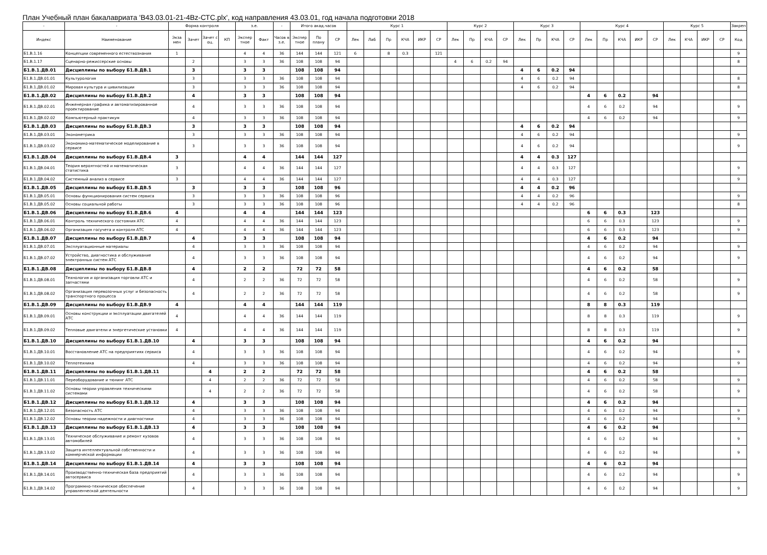План Учебный план бакалавриата 'B43.03.01-21-4Bz-СТС.plx', код направления 43.03.01, год начала подготовки 2018
| - | - | Форма контроля | | | | з.е. | | - | Итого акад.часов | | | Курс 1 | | | | | | Курс 2 | | | | Курс 3 | | | | Курс 4 | | | | | Курс 5 | | | | Закреп |
| --- | --- | --- | --- | --- | --- | --- | --- | --- | --- | --- | --- | --- | --- | --- | --- | --- | --- | --- | --- | --- | --- | --- | --- | --- | --- | --- | --- | --- | --- | --- | --- | --- | --- | --- | --- |
| Индекс | Наименование | Экза мен | Зачет | Зачет с оц. | КП | Экспер тное | Факт | Часов в з.е. | Экспер тное | По плану | СР | Лек | Лаб | Пр | КЧА | ИКР | СР | Лек | Пр | КЧА | СР | Лек | Пр | КЧА | СР | Лек | Пр | КЧА | ИКР | СР | Лек | КЧА | ИКР | СР | Код |
| Б1.В.1.16 | Концепции современного естествознания | 1 | | | | 4 | 4 | 36 | 144 | 144 | 121 | 6 | | 8 | 0.3 | | 121 | | | | | | | | | | | | | | | | | | 9 |
| Б1.В.1.17 | Сценарно-режиссерские основы | | 2 | | | 3 | 3 | 36 | 108 | 108 | 94 | | | | | | | 4 | 6 | 0.2 | 94 | | | | | | | | | | | | | | 8 |
| Б1.В.1.ДВ.01 | Дисциплины по выбору Б1.В.ДВ.1 | | 3 | | | 3 | 3 | | 108 | 108 | 94 | | | | | | | | | | | 4 | 6 | 0.2 | 94 | | | | | | | | | | |
| Б1.В.1.ДВ.01.01 | Культурология | | 3 | | | 3 | 3 | 36 | 108 | 108 | 94 | | | | | | | | | | | 4 | 6 | 0.2 | 94 | | | | | | | | | | 8 |
| Б1.В.1.ДВ.01.02 | Мировая культура и цивилизации | | 3 | | | 3 | 3 | 36 | 108 | 108 | 94 | | | | | | | | | | | 4 | 6 | 0.2 | 94 | | | | | | | | | | 8 |
| Б1.В.1.ДВ.02 | Дисциплины по выбору Б1.В.ДВ.2 | | 4 | | | 3 | 3 | | 108 | 108 | 94 | | | | | | | | | | | | | | | 4 | 6 | 0.2 | | 94 | | | | | |
| Б1.В.1.ДВ.02.01 | Инженерная графика и автоматизированное проектирование | | 4 | | | 3 | 3 | 36 | 108 | 108 | 94 | | | | | | | | | | | | | | | 4 | 6 | 0.2 | | 94 | | | | | 9 |
| Б1.В.1.ДВ.02.02 | Компьютерный практикум | | 4 | | | 3 | 3 | 36 | 108 | 108 | 94 | | | | | | | | | | | | | | | 4 | 6 | 0.2 | | 94 | | | | | 9 |
| Б1.В.1.ДВ.03 | Дисциплины по выбору Б1.В.ДВ.3 | | 3 | | | 3 | 3 | | 108 | 108 | 94 | | | | | | | | | | | 4 | 6 | 0.2 | 94 | | | | | | | | | | |
| Б1.В.1.ДВ.03.01 | Эконометрика | | 3 | | | 3 | 3 | 36 | 108 | 108 | 94 | | | | | | | | | | | 4 | 6 | 0.2 | 94 | | | | | | | | | | 9 |
| Б1.В.1.ДВ.03.02 | Экономико-математическое моделирование в сервисе | | 3 | | | 3 | 3 | 36 | 108 | 108 | 94 | | | | | | | | | | | 4 | 6 | 0.2 | 94 | | | | | | | | | | 9 |
| Б1.В.1.ДВ.04 | Дисциплины по выбору Б1.В.ДВ.4 | 3 | | | | 4 | 4 | | 144 | 144 | 127 | | | | | | | | | | | 4 | 4 | 0.3 | 127 | | | | | | | | | | |
| Б1.В.1.ДВ.04.01 | Теория вероятностей и математическая статистика | 3 | | | | 4 | 4 | 36 | 144 | 144 | 127 | | | | | | | | | | | 4 | 4 | 0.3 | 127 | | | | | | | | | | 9 |
| Б1.В.1.ДВ.04.02 | Системный анализ в сервисе | 3 | | | | 4 | 4 | 36 | 144 | 144 | 127 | | | | | | | | | | | 4 | 4 | 0.3 | 127 | | | | | | | | | | 9 |
| Б1.В.1.ДВ.05 | Дисциплины по выбору Б1.В.ДВ.5 | | 3 | | | 3 | 3 | | 108 | 108 | 96 | | | | | | | | | | | 4 | 4 | 0.2 | 96 | | | | | | | | | | |
| Б1.В.1.ДВ.05.01 | Основы функционирования систем сервиса | | 3 | | | 3 | 3 | 36 | 108 | 108 | 96 | | | | | | | | | | | 4 | 4 | 0.2 | 96 | | | | | | | | | | 9 |
| Б1.В.1.ДВ.05.02 | Основы социальной работы | | 3 | | | 3 | 3 | 36 | 108 | 108 | 96 | | | | | | | | | | | 4 | 4 | 0.2 | 96 | | | | | | | | | | 8 |
| Б1.В.1.ДВ.06 | Дисциплины по выбору Б1.В.ДВ.6 | 4 | | | | 4 | 4 | | 144 | 144 | 123 | | | | | | | | | | | | | | | 6 | 6 | 0.3 | | 123 | | | | | |
| Б1.В.1.ДВ.06.01 | Контроль технического состояния АТС | 4 | | | | 4 | 4 | 36 | 144 | 144 | 123 | | | | | | | | | | | | | | | 6 | 6 | 0.3 | | 123 | | | | | 9 |
| Б1.В.1.ДВ.06.02 | Организация госучета и контроля АТС | 4 | | | | 4 | 4 | 36 | 144 | 144 | 123 | | | | | | | | | | | | | | | 6 | 6 | 0.3 | | 123 | | | | | 9 |
| Б1.В.1.ДВ.07 | Дисциплины по выбору Б1.В.ДВ.7 | | 4 | | | 3 | 3 | | 108 | 108 | 94 | | | | | | | | | | | | | | | 4 | 6 | 0.2 | | 94 | | | | | |
| Б1.В.1.ДВ.07.01 | Эксплуатационные материалы | | 4 | | | 3 | 3 | 36 | 108 | 108 | 94 | | | | | | | | | | | | | | | 4 | 6 | 0.2 | | 94 | | | | | 9 |
| Б1.В.1.ДВ.07.02 | Устройство, диагностика и обслуживание электронных систем АТС | | 4 | | | 3 | 3 | 36 | 108 | 108 | 94 | | | | | | | | | | | | | | | 4 | 6 | 0.2 | | 94 | | | | | 9 |
| Б1.В.1.ДВ.08 | Дисциплины по выбору Б1.В.ДВ.8 | | 4 | | | 2 | 2 | | 72 | 72 | 58 | | | | | | | | | | | | | | | 4 | 6 | 0.2 | | 58 | | | | | |
| Б1.В.1.ДВ.08.01 | Технология и организация торговли АТС и запчастями | | 4 | | | 2 | 2 | 36 | 72 | 72 | 58 | | | | | | | | | | | | | | | 4 | 6 | 0.2 | | 58 | | | | | 9 |
| Б1.В.1.ДВ.08.02 | Организация перевозочных услуг и безопасность транспортного процесса | | 4 | | | 2 | 2 | 36 | 72 | 72 | 58 | | | | | | | | | | | | | | | 4 | 6 | 0.2 | | 58 | | | | | 9 |
| Б1.В.1.ДВ.09 | Дисциплины по выбору Б1.В.ДВ.9 | 4 | | | | 4 | 4 | | 144 | 144 | 119 | | | | | | | | | | | | | | | 8 | 8 | 0.3 | | 119 | | | | | |
| Б1.В.1.ДВ.09.01 | Основы конструкции и эксплуатации двигателей АТС | 4 | | | | 4 | 4 | 36 | 144 | 144 | 119 | | | | | | | | | | | | | | | 8 | 8 | 0.3 | | 119 | | | | | 9 |
| Б1.В.1.ДВ.09.02 | Тепловые двигатели и энергетические установки | 4 | | | | 4 | 4 | 36 | 144 | 144 | 119 | | | | | | | | | | | | | | | 8 | 8 | 0.3 | | 119 | | | | | 9 |
| Б1.В.1.ДВ.10 | Дисциплины по выбору Б1.В.1.ДВ.10 | | 4 | | | 3 | 3 | | 108 | 108 | 94 | | | | | | | | | | | | | | | 4 | 6 | 0.2 | | 94 | | | | | |
| Б1.В.1.ДВ.10.01 | Восстановление АТС на предприятиях сервиса | | 4 | | | 3 | 3 | 36 | 108 | 108 | 94 | | | | | | | | | | | | | | | 4 | 6 | 0.2 | | 94 | | | | | 9 |
| Б1.В.1.ДВ.10.02 | Теплотехника | | 4 | | | 3 | 3 | 36 | 108 | 108 | 94 | | | | | | | | | | | | | | | 4 | 6 | 0.2 | | 94 | | | | | 9 |
| Б1.В.1.ДВ.11 | Дисциплины по выбору Б1.В.1.ДВ.11 | | | 4 | | 2 | 2 | | 72 | 72 | 58 | | | | | | | | | | | | | | | 4 | 6 | 0.2 | | 58 | | | | | |
| Б1.В.1.ДВ.11.01 | Переоборудование и тюнинг АТС | | | 4 | | 2 | 2 | 36 | 72 | 72 | 58 | | | | | | | | | | | | | | | 4 | 6 | 0.2 | | 58 | | | | | 9 |
| Б1.В.1.ДВ.11.02 | Основы теории управления техническими системами | | | 4 | | 2 | 2 | 36 | 72 | 72 | 58 | | | | | | | | | | | | | | | 4 | 6 | 0.2 | | 58 | | | | | 9 |
| Б1.В.1.ДВ.12 | Дисциплины по выбору Б1.В.1.ДВ.12 | | 4 | | | 3 | 3 | | 108 | 108 | 94 | | | | | | | | | | | | | | | 4 | 6 | 0.2 | | 94 | | | | | |
| Б1.В.1.ДВ.12.01 | Безопасность АТС | | 4 | | | 3 | 3 | 36 | 108 | 108 | 94 | | | | | | | | | | | | | | | 4 | 6 | 0.2 | | 94 | | | | | 9 |
| Б1.В.1.ДВ.12.02 | Основы теории надежности и диагностики | | 4 | | | 3 | 3 | 36 | 108 | 108 | 94 | | | | | | | | | | | | | | | 4 | 6 | 0.2 | | 94 | | | | | 9 |
| Б1.В.1.ДВ.13 | Дисциплины по выбору Б1.В.1.ДВ.13 | | 4 | | | 3 | 3 | | 108 | 108 | 94 | | | | | | | | | | | | | | | 4 | 6 | 0.2 | | 94 | | | | | |
| Б1.В.1.ДВ.13.01 | Техническое обслуживание и ремонт кузовов автомобилей | | 4 | | | 3 | 3 | 36 | 108 | 108 | 94 | | | | | | | | | | | | | | | 4 | 6 | 0.2 | | 94 | | | | | 9 |
| Б1.В.1.ДВ.13.02 | Защита интеллектуальной собственности и коммерческой информации | | 4 | | | 3 | 3 | 36 | 108 | 108 | 94 | | | | | | | | | | | | | | | 4 | 6 | 0.2 | | 94 | | | | | 9 |
| Б1.В.1.ДВ.14 | Дисциплины по выбору Б1.В.1.ДВ.14 | | 4 | | | 3 | 3 | | 108 | 108 | 94 | | | | | | | | | | | | | | | 4 | 6 | 0.2 | | 94 | | | | | |
| Б1.В.1.ДВ.14.01 | Производственно-техническая база предприятий автосервиса | | 4 | | | 3 | 3 | 36 | 108 | 108 | 94 | | | | | | | | | | | | | | | 4 | 6 | 0.2 | | 94 | | | | | 9 |
| Б1.В.1.ДВ.14.02 | Программно-техническое обеспечение управленческой деятельности | | 4 | | | 3 | 3 | 36 | 108 | 108 | 94 | | | | | | | | | | | | | | | 4 | 6 | 0.2 | | 94 | | | | | 9 |